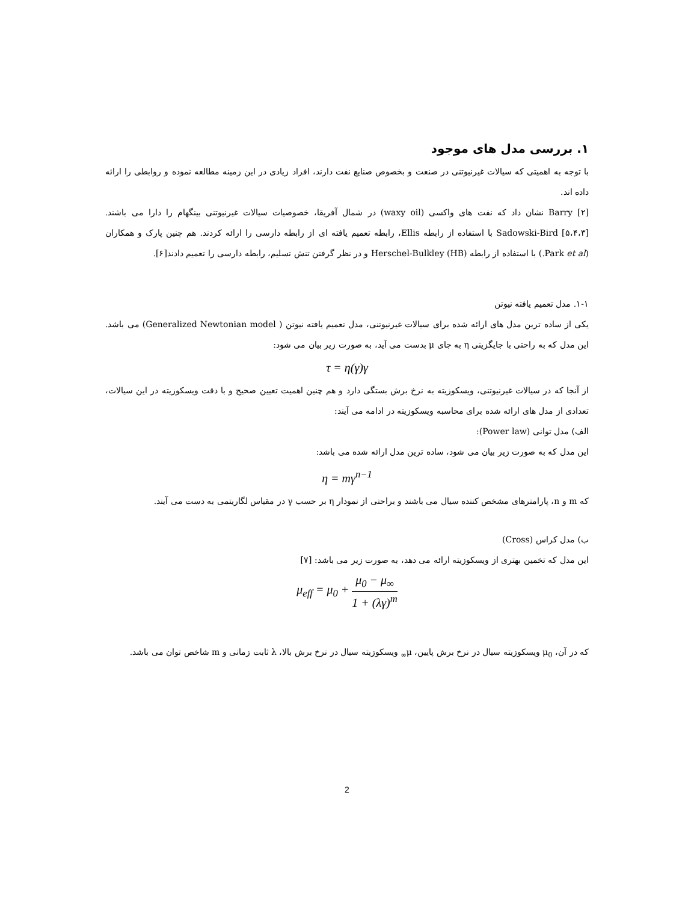۱. بررسی مدل های موجود
با توجه به اهمیتی که سیالات غیرنیوتنی در صنعت و بخصوص صنایع نفت دارند، افراد زیادی در این زمینه مطالعه نموده و روابطی را ارائه داده اند.
Barry [۲] نشان داد که نفت های واکسی (waxy oil) در شمال آفریقا، خصوصیات سیالات غیرنیوتنی بینگهام را دارا می باشند. Sadowski-Bird [۵،۴،۳] با استفاده از رابطه Ellis، رابطه تعمیم یافته ای از رابطه دارسی را ارائه کردند. هم چنین پارک و همکاران (Park et al.) با استفاده از رابطه Herschel-Bulkley (HB) و در نظر گرفتن تنش تسلیم، رابطه دارسی را تعمیم دادند[۶].
۱-۱. مدل تعمیم یافته نیوتن
یکی از ساده ترین مدل های ارائه شده برای سیالات غیرنیوتنی، مدل تعمیم یافته نیوتن ( Generalized Newtonian model) می باشد. این مدل که به راحتی با جایگزینی η به جای μ بدست می آید، به صورت زیر بیان می شود:
τ = η(γ)γ
از آنجا که در سیالات غیرنیوتنی، ویسکوزیته به نرخ برش بستگی دارد و هم چنین اهمیت تعیین صحیح و با دقت ویسکوزیته در این سیالات، تعدادی از مدل های ارائه شده برای محاسبه ویسکوزیته در ادامه می آیند:
الف) مدل توانی (Power law):
این مدل که به صورت زیر بیان می شود، ساده ترین مدل ارائه شده می باشد:
η = mγ<sup>n−1</sup>
که m و n، پارامترهای مشخص کننده سیال می باشند و براحتی از نمودار η بر حسب γ در مقیاس لگاریتمی به دست می آیند.
ب) مدل کراس (Cross)
این مدل که تخمین بهتری از ویسکوزیته ارائه می دهد، به صورت زیر می باشد: [۷]
μ<sub>eff</sub> = μ<sub>0</sub> + μ<sub>0</sub> − μ<sub>∞</sub> 1 + (λγ)<sup>m</sup>
که در آن، μ<sub>0</sub> ویسکوزیته سیال در نرخ برش پایین، μ<sub>∞</sub> ویسکوزیته سیال در نرخ برش بالا، λ ثابت زمانی و m شاخص توان می باشد.
2